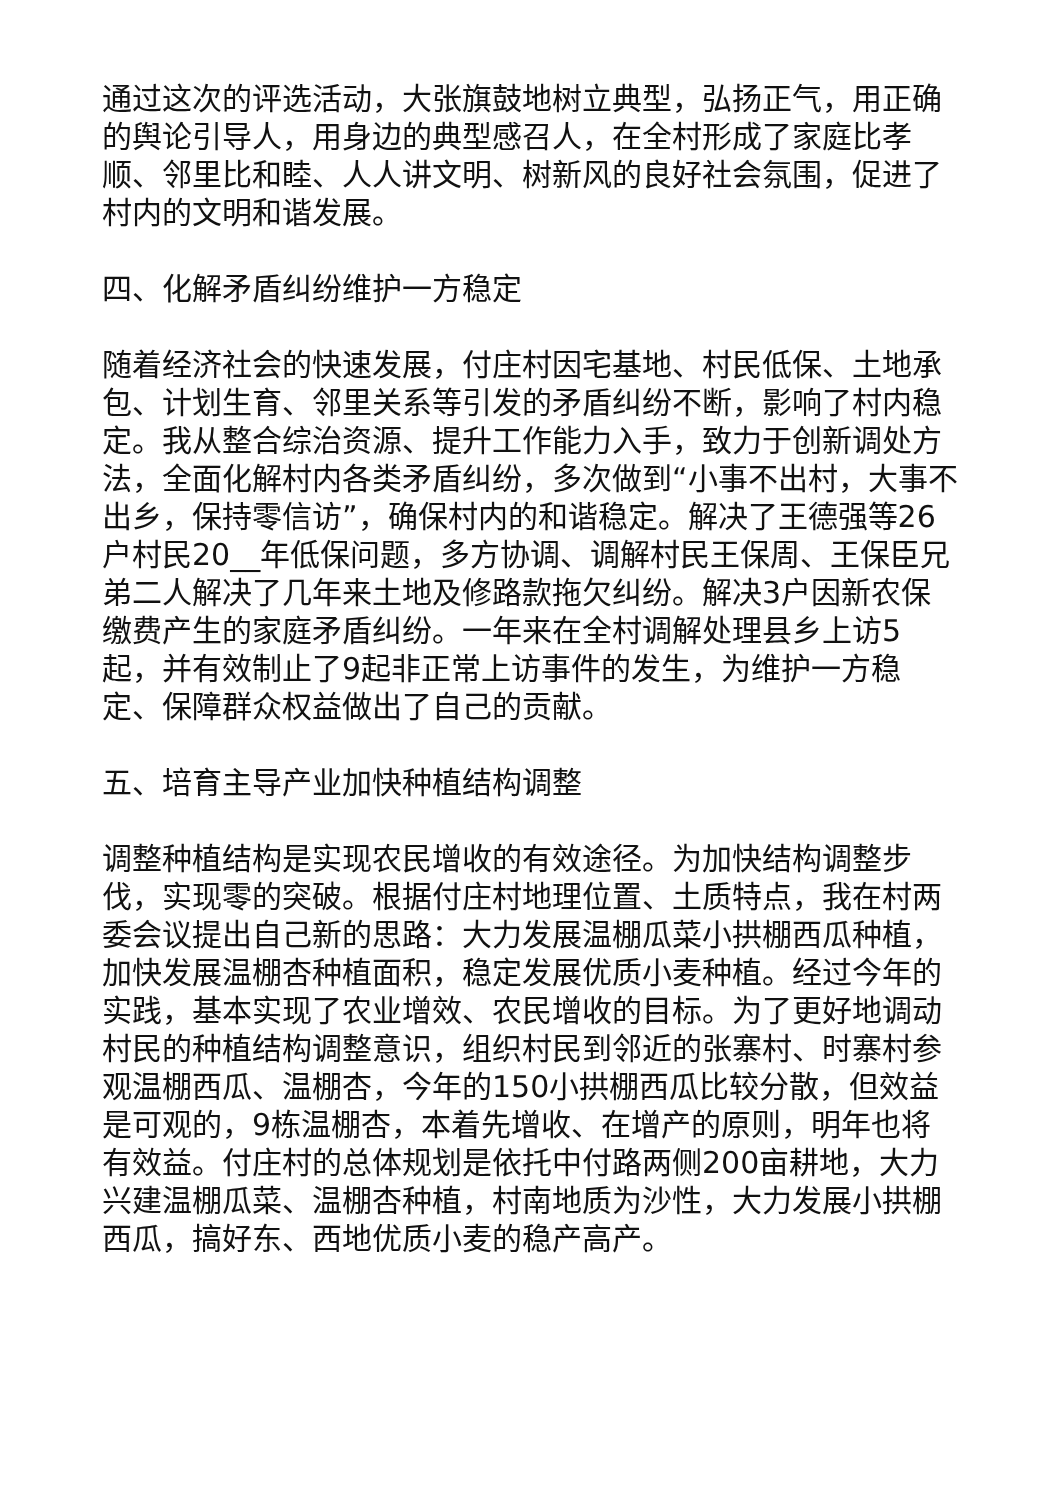通过这次的评选活动，大张旗鼓地树立典型，弘扬正气，用正确的舆论引导人，用身边的典型感召人，在全村形成了家庭比孝顺、邻里比和睦、人人讲文明、树新风的良好社会氛围，促进了村内的文明和谐发展。
四、化解矛盾纠纷维护一方稳定
随着经济社会的快速发展，付庄村因宅基地、村民低保、土地承包、计划生育、邻里关系等引发的矛盾纠纷不断，影响了村内稳定。我从整合综治资源、提升工作能力入手，致力于创新调处方法，全面化解村内各类矛盾纠纷，多次做到“小事不出村，大事不出乡，保持零信访”，确保村内的和谐稳定。解决了王德强等26户村民20__年低保问题，多方协调、调解村民王保周、王保臣兄弟二人解决了几年来土地及修路款拖欠纠纷。解决3户因新农保缴费产生的家庭矛盾纠纷。一年来在全村调解处理县乡上访5起，并有效制止了9起非正常上访事件的发生，为维护一方稳定、保障群众权益做出了自己的贡献。
五、培育主导产业加快种植结构调整
调整种植结构是实现农民增收的有效途径。为加快结构调整步伐，实现零的突破。根据付庄村地理位置、土质特点，我在村两委会议提出自己新的思路：大力发展温棚瓜菜小拱棚西瓜种植，加快发展温棚杏种植面积，稳定发展优质小麦种植。经过今年的实践，基本实现了农业增效、农民增收的目标。为了更好地调动村民的种植结构调整意识，组织村民到邻近的张寨村、时寨村参观温棚西瓜、温棚杏，今年的150小拱棚西瓜比较分散，但效益是可观的，9栋温棚杏，本着先增收、在增产的原则，明年也将有效益。付庄村的总体规划是依托中付路两侧200亩耕地，大力兴建温棚瓜菜、温棚杏种植，村南地质为沙性，大力发展小拱棚西瓜，搞好东、西地优质小麦的稳产高产。